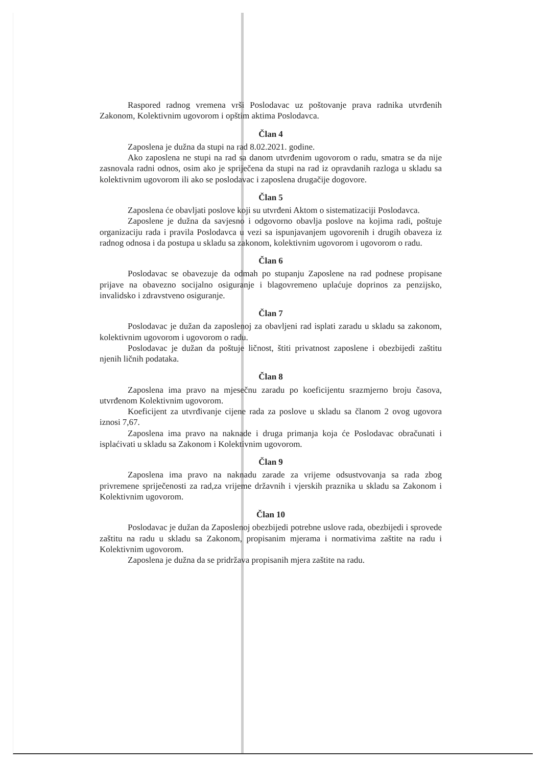Raspored radnog vremena vrši Poslodavac uz poštovanje prava radnika utvrđenih Zakonom, Kolektivnim ugovorom i opštim aktima Poslodavca.
Član 4
Zaposlena je dužna da stupi na rad 8.02.2021. godine.
Ako zaposlena ne stupi na rad sa danom utvrđenim ugovorom o radu, smatra se da nije zasnovala radni odnos, osim ako je spriječena da stupi na rad iz opravdanih razloga u skladu sa kolektivnim ugovorom ili ako se poslodavac i zaposlena drugačije dogovore.
Član 5
Zaposlena će obavljati poslove koji su utvrđeni Aktom o sistematizaciji Poslodavca.
Zaposlene je dužna da savjesno i odgovorno obavlja poslove na kojima radi, poštuje organizaciju rada i pravila Poslodavca u vezi sa ispunjavanjem ugovorenih i drugih obaveza iz radnog odnosa i da postupa u skladu sa zakonom, kolektivnim ugovorom i ugovorom o radu.
Član 6
Poslodavac se obavezuje da odmah po stupanju Zaposlene na rad podnese propisane prijave na obavezno socijalno osiguranje i blagovremeno uplaćuje doprinos za penzijsko, invalidsko i zdravstveno osiguranje.
Član 7
Poslodavac je dužan da zaposlenoj za obavljeni rad isplati zaradu u skladu sa zakonom, kolektivnim ugovorom i ugovorom o radu.
Poslodavac je dužan da poštuje ličnost, štiti privatnost zaposlene i obezbijedi zaštitu njenih ličnih podataka.
Član 8
Zaposlena ima pravo na mjesečnu zaradu po koeficijentu srazmjerno broju časova, utvrđenom Kolektivnim ugovorom.
Koeficijent za utvrđivanje cijene rada za poslove u skladu sa članom 2 ovog ugovora iznosi 7,67.
Zaposlena ima pravo na naknade i druga primanja koja će Poslodavac obračunati i isplaćivati u skladu sa Zakonom i Kolektivnim ugovorom.
Član 9
Zaposlena ima pravo na naknadu zarade za vrijeme odsustvovanja sa rada zbog privremene spriječenosti za rad,za vrijeme državnih i vjerskih praznika u skladu sa Zakonom i Kolektivnim ugovorom.
Član 10
Poslodavac je dužan da Zaposlenoj obezbijedi potrebne uslove rada, obezbijedi i sprovede zaštitu na radu u skladu sa Zakonom, propisanim mjerama i normativima zaštite na radu i Kolektivnim ugovorom.
Zaposlena je dužna da se pridržava propisanih mjera zaštite na radu.